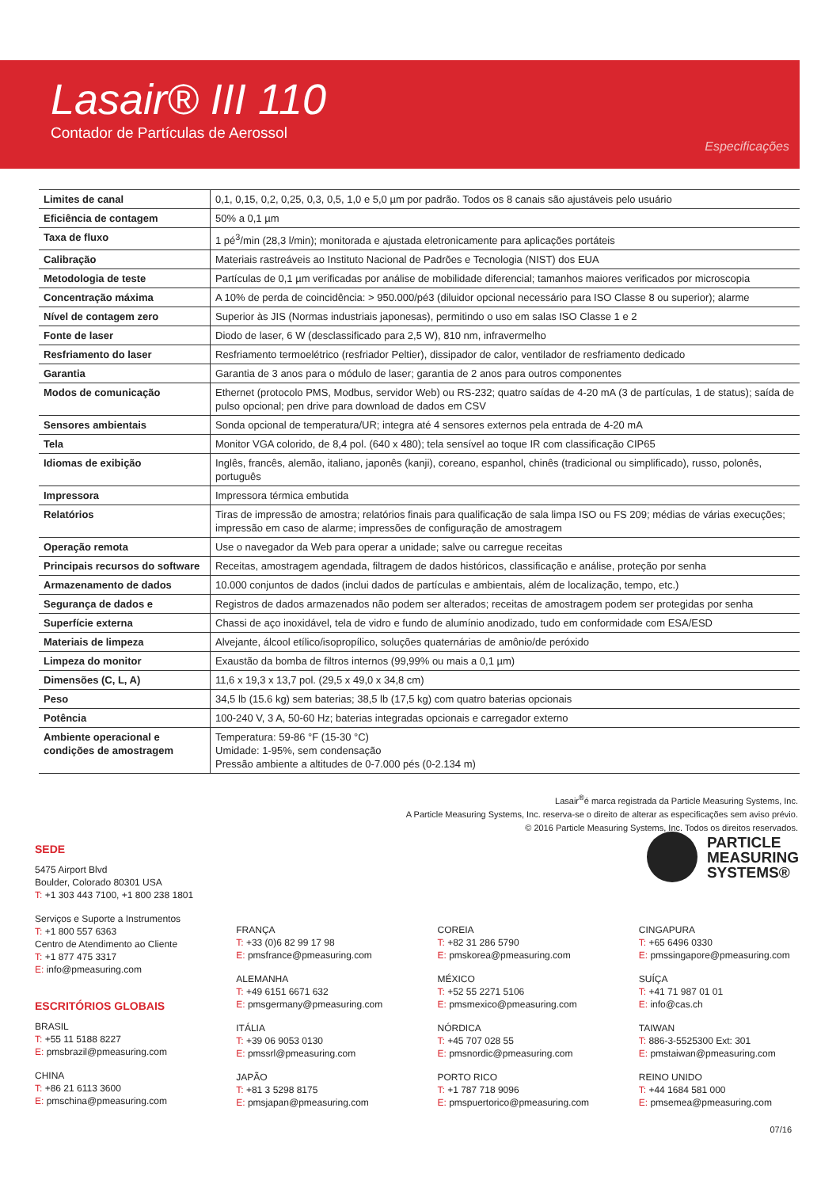Lasair® III 110
Contador de Partículas de Aerossol
Especificações
| Limites de canal | 0,1, 0,15, 0,2, 0,25, 0,3, 0,5, 1,0 e 5,0 µm por padrão. Todos os 8 canais são ajustáveis pelo usuário |
| Eficiência de contagem | 50% a 0,1 µm |
| Taxa de fluxo | 1 pé<sup>3</sup>/min (28,3 l/min); monitorada e ajustada eletronicamente para aplicações portáteis |
| Calibração | Materiais rastreáveis ao Instituto Nacional de Padrões e Tecnologia (NIST) dos EUA |
| Metodologia de teste | Partículas de 0,1 µm verificadas por análise de mobilidade diferencial; tamanhos maiores verificados por microscopia |
| Concentração máxima | A 10% de perda de coincidência: > 950.000/pé3 (diluidor opcional necessário para ISO Classe 8 ou superior); alarme |
| Nível de contagem zero | Superior às JIS (Normas industriais japonesas), permitindo o uso em salas ISO Classe 1 e 2 |
| Fonte de laser | Diodo de laser, 6 W (desclassificado para 2,5 W), 810 nm, infravermelho |
| Resfriamento do laser | Resfriamento termoelétrico (resfriador Peltier), dissipador de calor, ventilador de resfriamento dedicado |
| Garantia | Garantia de 3 anos para o módulo de laser; garantia de 2 anos para outros componentes |
| Modos de comunicação | Ethernet (protocolo PMS, Modbus, servidor Web) ou RS-232; quatro saídas de 4-20 mA (3 de partículas, 1 de status); saída de pulso opcional; pen drive para download de dados em CSV |
| Sensores ambientais | Sonda opcional de temperatura/UR; integra até 4 sensores externos pela entrada de 4-20 mA |
| Tela | Monitor VGA colorido, de 8,4 pol. (640 x 480); tela sensível ao toque IR com classificação CIP65 |
| Idiomas de exibição | Inglês, francês, alemão, italiano, japonês (kanji), coreano, espanhol, chinês (tradicional ou simplificado), russo, polonês, português |
| Impressora | Impressora térmica embutida |
| Relatórios | Tiras de impressão de amostra; relatórios finais para qualificação de sala limpa ISO ou FS 209; médias de várias execuções; impressão em caso de alarme; impressões de configuração de amostragem |
| Operação remota | Use o navegador da Web para operar a unidade; salve ou carregue receitas |
| Principais recursos do software | Receitas, amostragem agendada, filtragem de dados históricos, classificação e análise, proteção por senha |
| Armazenamento de dados | 10.000 conjuntos de dados (inclui dados de partículas e ambientais, além de localização, tempo, etc.) |
| Segurança de dados e | Registros de dados armazenados não podem ser alterados; receitas de amostragem podem ser protegidas por senha |
| Superfície externa | Chassi de aço inoxidável, tela de vidro e fundo de alumínio anodizado, tudo em conformidade com ESA/ESD |
| Materiais de limpeza | Alvejante, álcool etílico/isopropílico, soluções quaternárias de amônio/de peróxido |
| Limpeza do monitor | Exaustão da bomba de filtros internos (99,99% ou mais a 0,1 µm) |
| Dimensões (C, L, A) | 11,6 x 19,3 x 13,7 pol. (29,5 x 49,0 x 34,8 cm) |
| Peso | 34,5 lb (15.6 kg) sem baterias; 38,5 lb (17,5 kg) com quatro baterias opcionais |
| Potência | 100-240 V, 3 A, 50-60 Hz; baterias integradas opcionais e carregador externo |
| Ambiente operacional e condições de amostragem | Temperatura: 59-86 °F (15-30 °C) Umidade: 1-95%, sem condensação Pressão ambiente a altitudes de 0-7.000 pés (0-2.134 m) |
Lasair<sup>®</sup>é marca registrada da Particle Measuring Systems, Inc.
A Particle Measuring Systems, Inc. reserva-se o direito de alterar as especificações sem aviso prévio.
© 2016 Particle Measuring Systems, Inc. Todos os direitos reservados.
PARTICLE
MEASURING
SYSTEMS®
SEDE
5475 Airport Blvd
Boulder, Colorado 80301 USA
T: +1 303 443 7100, +1 800 238 1801
Serviços e Suporte a Instrumentos
T: +1 800 557 6363
Centro de Atendimento ao Cliente
T: +1 877 475 3317
E: info@pmeasuring.com
ESCRITÓRIOS GLOBAIS
BRASIL
T: +55 11 5188 8227
E: pmsbrazil@pmeasuring.com
CHINA
T: +86 21 6113 3600
E: pmschina@pmeasuring.com
FRANÇA
T: +33 (0)6 82 99 17 98
E: pmsfrance@pmeasuring.com
ALEMANHA
T: +49 6151 6671 632
E: pmsgermany@pmeasuring.com
ITÁLIA
T: +39 06 9053 0130
E: pmssrl@pmeasuring.com
JAPÃO
T: +81 3 5298 8175
E: pmsjapan@pmeasuring.com
COREIA
T: +82 31 286 5790
E: pmskorea@pmeasuring.com
MÉXICO
T: +52 55 2271 5106
E: pmsmexico@pmeasuring.com
NÓRDICA
T: +45 707 028 55
E: pmsnordic@pmeasuring.com
PORTO RICO
T: +1 787 718 9096
E: pmspuertorico@pmeasuring.com
CINGAPURA
T: +65 6496 0330
E: pmssingapore@pmeasuring.com
SUÍÇA
T: +41 71 987 01 01
E: info@cas.ch
TAIWAN
T: 886-3-5525300 Ext: 301
E: pmstaiwan@pmeasuring.com
REINO UNIDO
T: +44 1684 581 000
E: pmsemea@pmeasuring.com
07/16